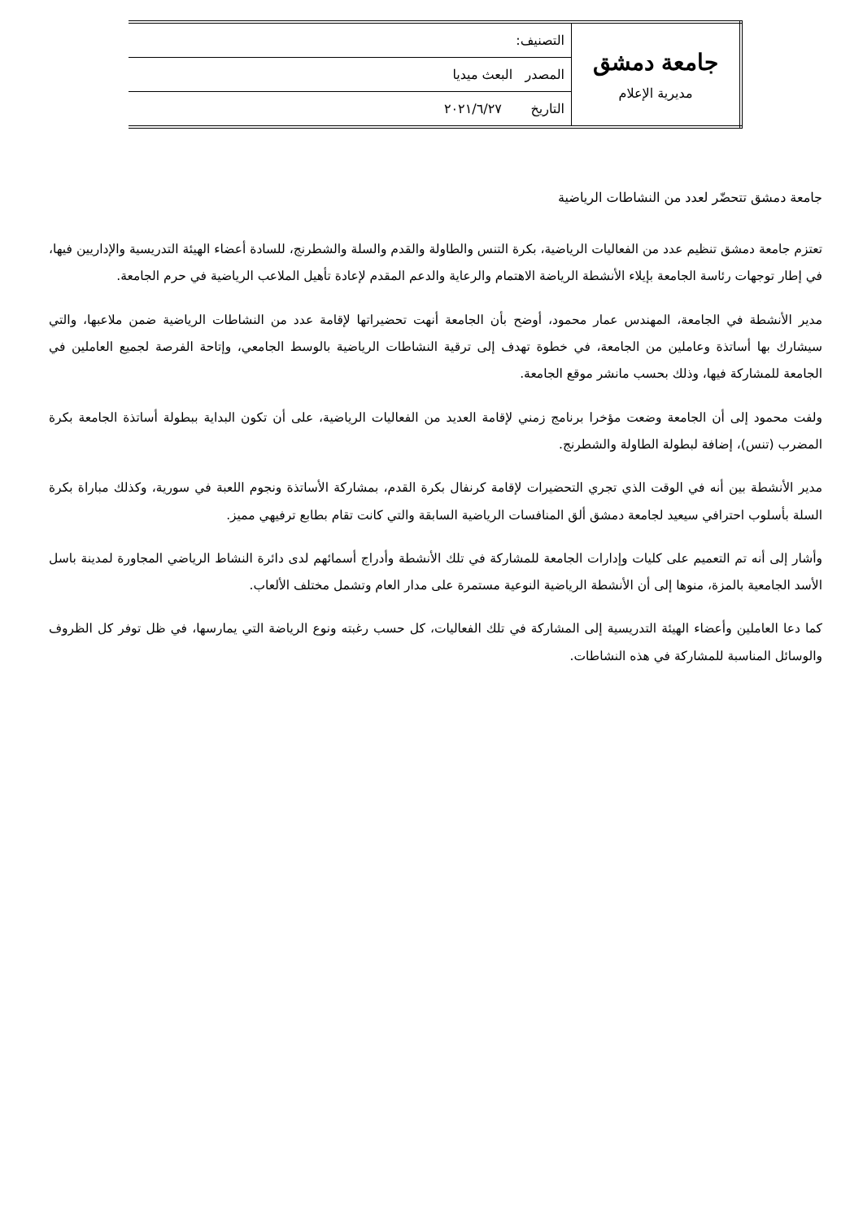| جامعة دمشق مديرية الإعلام | التصنيف: |
| | المصدر البعث ميديا |
| | التاريخ ٢٠٢١/٦/٢٧ |
جامعة دمشق تتحضّر لعدد من النشاطات الرياضية
تعتزم جامعة دمشق تنظيم عدد من الفعاليات الرياضية، بكرة التنس والطاولة والقدم والسلة والشطرنج، للسادة أعضاء الهيئة التدريسية والإداريين فيها، في إطار توجهات رئاسة الجامعة بإيلاء الأنشطة الرياضة الاهتمام والرعاية والدعم المقدم لإعادة تأهيل الملاعب الرياضية في حرم الجامعة.
مدير الأنشطة في الجامعة، المهندس عمار محمود، أوضح بأن الجامعة أنهت تحضيراتها لإقامة عدد من النشاطات الرياضية ضمن ملاعبها، والتي سيشارك بها أساتذة وعاملين من الجامعة، في خطوة تهدف إلى ترقية النشاطات الرياضية بالوسط الجامعي، وإتاحة الفرصة لجميع العاملين في الجامعة للمشاركة فيها، وذلك بحسب مانشر موقع الجامعة.
ولفت محمود إلى أن الجامعة وضعت مؤخرا برنامج زمني لإقامة العديد من الفعاليات الرياضية، على أن تكون البداية ببطولة أساتذة الجامعة بكرة المضرب (تنس)، إضافة لبطولة الطاولة والشطرنج.
مدير الأنشطة بين أنه في الوقت الذي تجري التحضيرات لإقامة كرنفال بكرة القدم، بمشاركة الأساتذة ونجوم اللعبة في سورية، وكذلك مباراة بكرة السلة بأسلوب احترافي سيعيد لجامعة دمشق ألق المنافسات الرياضية السابقة والتي كانت تقام بطابع ترفيهي مميز.
وأشار إلى أنه تم التعميم على كليات وإدارات الجامعة للمشاركة في تلك الأنشطة وأدراج أسمائهم لدى دائرة النشاط الرياضي المجاورة لمدينة باسل الأسد الجامعية بالمزة، منوها إلى أن الأنشطة الرياضية النوعية مستمرة على مدار العام وتشمل مختلف الألعاب.
كما دعا العاملين وأعضاء الهيئة التدريسية إلى المشاركة في تلك الفعاليات، كل حسب رغبته ونوع الرياضة التي يمارسها، في ظل توفر كل الظروف والوسائل المناسبة للمشاركة في هذه النشاطات.